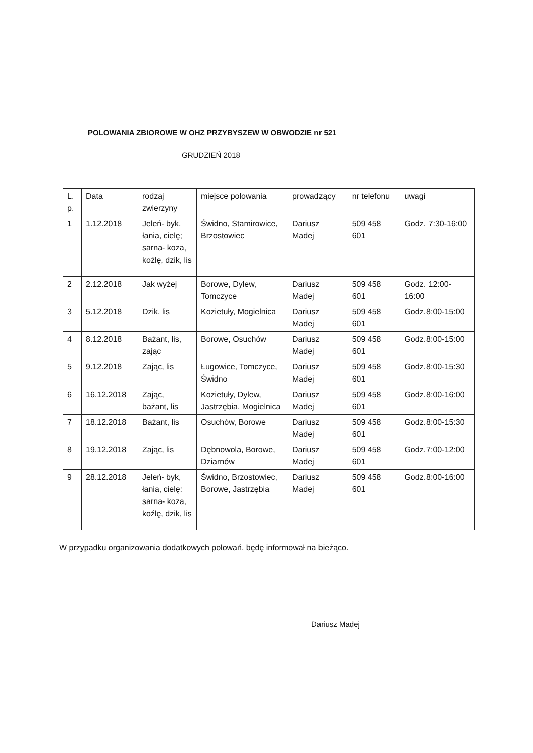POLOWANIA ZBIOROWE W OHZ PRZYBYSZEW W OBWODZIE nr 521
GRUDZIEŃ 2018
| L. p. | Data | rodzaj zwierzyny | miejsce polowania | prowadzący | nr telefonu | uwagi |
| 1 | 1.12.2018 | Jeleń- byk, łania, cielę; sarna- koza, koźlę, dzik, lis | Świdno, Stamirowice, Brzostowiec | Dariusz Madej | 509 458 601 | Godz. 7:30-16:00 |
| 2 | 2.12.2018 | Jak wyżej | Borowe, Dylew, Tomczyce | Dariusz Madej | 509 458 601 | Godz. 12:00-16:00 |
| 3 | 5.12.2018 | Dzik, lis | Kozietuły, Mogielnica | Dariusz Madej | 509 458 601 | Godz.8:00-15:00 |
| 4 | 8.12.2018 | Bażant, lis, zając | Borowe, Osuchów | Dariusz Madej | 509 458 601 | Godz.8:00-15:00 |
| 5 | 9.12.2018 | Zając, lis | Ługowice, Tomczyce, Świdno | Dariusz Madej | 509 458 601 | Godz.8:00-15:30 |
| 6 | 16.12.2018 | Zając, bażant, lis | Kozietuły, Dylew, Jastrzębia, Mogielnica | Dariusz Madej | 509 458 601 | Godz.8:00-16:00 |
| 7 | 18.12.2018 | Bażant, lis | Osuchów, Borowe | Dariusz Madej | 509 458 601 | Godz.8:00-15:30 |
| 8 | 19.12.2018 | Zając, lis | Dębnowola, Borowe, Dziarnów | Dariusz Madej | 509 458 601 | Godz.7:00-12:00 |
| 9 | 28.12.2018 | Jeleń- byk, łania, cielę: sarna- koza, koźlę, dzik, lis | Świdno, Brzostowiec, Borowe, Jastrzębia | Dariusz Madej | 509 458 601 | Godz.8:00-16:00 |
W przypadku organizowania dodatkowych polowań, będę informował na bieżąco.
Dariusz Madej